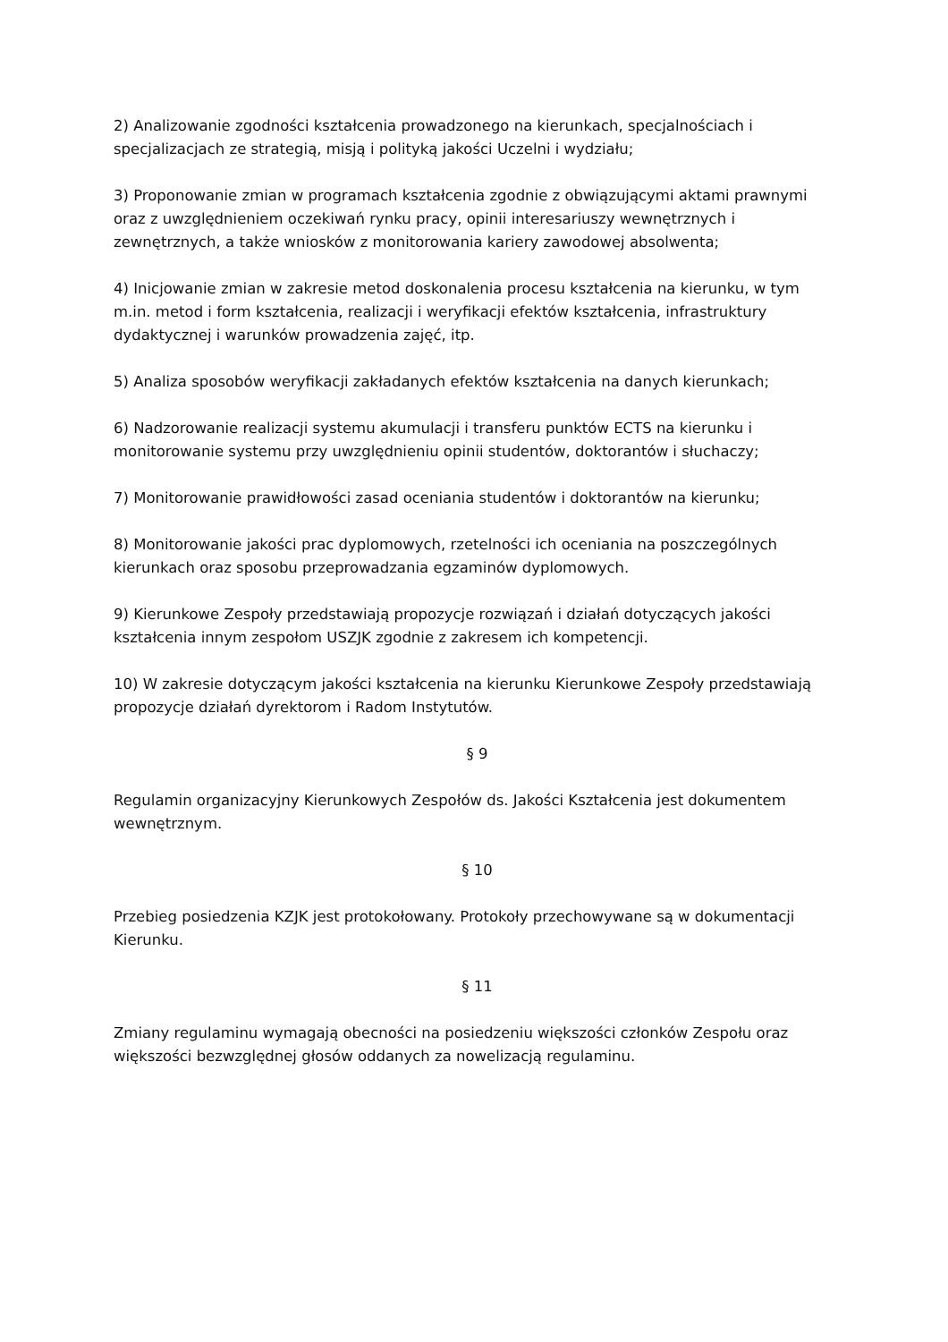2) Analizowanie zgodności kształcenia prowadzonego na kierunkach, specjalnościach i specjalizacjach ze strategią, misją i polityką jakości Uczelni i wydziału;
3) Proponowanie zmian w programach kształcenia zgodnie z obwiązującymi aktami prawnymi oraz z uwzględnieniem oczekiwań rynku pracy, opinii interesariuszy wewnętrznych i zewnętrznych, a także wniosków z monitorowania kariery zawodowej absolwenta;
4) Inicjowanie zmian w zakresie metod doskonalenia procesu kształcenia na kierunku, w tym m.in. metod i form kształcenia, realizacji i weryfikacji efektów kształcenia, infrastruktury dydaktycznej i warunków prowadzenia zajęć, itp.
5) Analiza sposobów weryfikacji zakładanych efektów kształcenia na danych kierunkach;
6) Nadzorowanie realizacji systemu akumulacji i transferu punktów ECTS na kierunku i monitorowanie systemu przy uwzględnieniu opinii studentów, doktorantów i słuchaczy;
7) Monitorowanie prawidłowości zasad oceniania studentów i doktorantów na kierunku;
8) Monitorowanie jakości prac dyplomowych, rzetelności ich oceniania na poszczególnych kierunkach oraz sposobu przeprowadzania egzaminów dyplomowych.
9) Kierunkowe Zespoły przedstawiają propozycje rozwiązań i działań dotyczących jakości kształcenia innym zespołom USZJK zgodnie z zakresem ich kompetencji.
10) W zakresie dotyczącym jakości kształcenia na kierunku Kierunkowe Zespoły przedstawiają propozycje działań dyrektorom i Radom Instytutów.
§ 9
Regulamin organizacyjny Kierunkowych Zespołów ds. Jakości Kształcenia jest dokumentem wewnętrznym.
§ 10
Przebieg posiedzenia KZJK jest protokołowany. Protokoły przechowywane są w dokumentacji Kierunku.
§ 11
Zmiany regulaminu wymagają obecności na posiedzeniu większości członków Zespołu oraz większości bezwzględnej głosów oddanych za nowelizacją regulaminu.